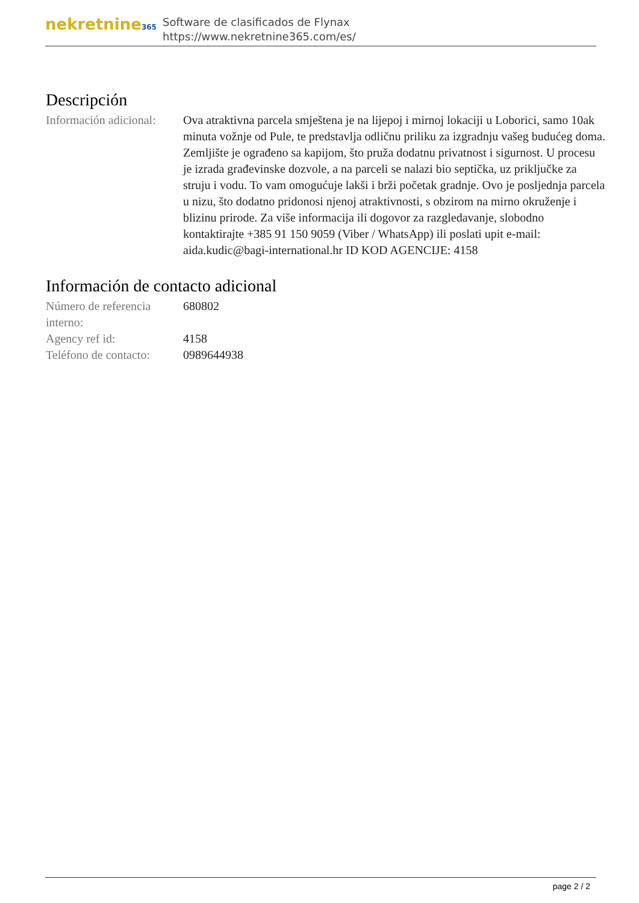nekretnine365
Software de clasificados de Flynax
https://www.nekretnine365.com/es/
Descripción
Información adicional:
Ova atraktivna parcela smještena je na lijepoj i mirnoj lokaciji u Loborici, samo 10ak minuta vožnje od Pule, te predstavlja odličnu priliku za izgradnju vašeg budućeg doma. Zemljište je ograđeno sa kapijom, što pruža dodatnu privatnost i sigurnost. U procesu je izrada građevinske dozvole, a na parceli se nalazi bio septička, uz priključke za struju i vodu. To vam omogućuje lakši i brži početak gradnje. Ovo je posljednja parcela u nizu, što dodatno pridonosi njenoj atraktivnosti, s obzirom na mirno okruženje i blizinu prirode. Za više informacija ili dogovor za razgledavanje, slobodno kontaktirajte +385 91 150 9059 (Viber / WhatsApp) ili poslati upit e-mail: aida.kudic@bagi-international.hr ID KOD AGENCIJE: 4158
Información de contacto adicional
Número de referencia interno:
680802
Agency ref id: 4158
Teléfono de contacto:
0989644938
page 2 / 2